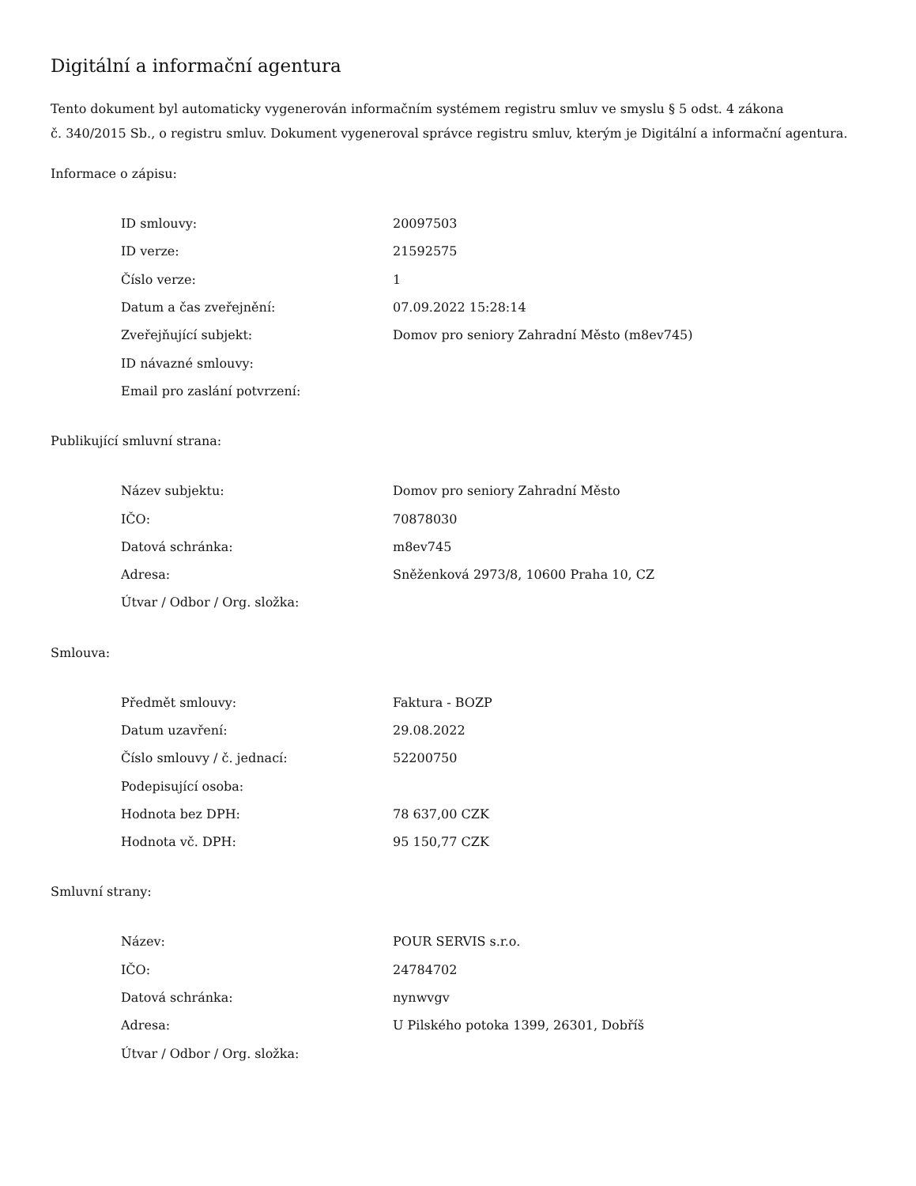Digitální a informační agentura
Tento dokument byl automaticky vygenerován informačním systémem registru smluv ve smyslu § 5 odst. 4 zákona
č. 340/2015 Sb., o registru smluv. Dokument vygeneroval správce registru smluv, kterým je Digitální a informační agentura.
Informace o zápisu:
| ID smlouvy: | 20097503 |
| ID verze: | 21592575 |
| Číslo verze: | 1 |
| Datum a čas zveřejnění: | 07.09.2022 15:28:14 |
| Zveřejňující subjekt: | Domov pro seniory Zahradní Město (m8ev745) |
| ID návazné smlouvy: | |
| Email pro zaslání potvrzení: | |
Publikující smluvní strana:
| Název subjektu: | Domov pro seniory Zahradní Město |
| IČO: | 70878030 |
| Datová schránka: | m8ev745 |
| Adresa: | Sněženková 2973/8, 10600 Praha 10, CZ |
| Útvar / Odbor / Org. složka: | |
Smlouva:
| Předmět smlouvy: | Faktura - BOZP |
| Datum uzavření: | 29.08.2022 |
| Číslo smlouvy / č. jednací: | 52200750 |
| Podepisující osoba: | |
| Hodnota bez DPH: | 78 637,00 CZK |
| Hodnota vč. DPH: | 95 150,77 CZK |
Smluvní strany:
| Název: | POUR SERVIS s.r.o. |
| IČO: | 24784702 |
| Datová schránka: | nynwvgv |
| Adresa: | U Pilského potoka 1399, 26301, Dobříš |
| Útvar / Odbor / Org. složka: | |